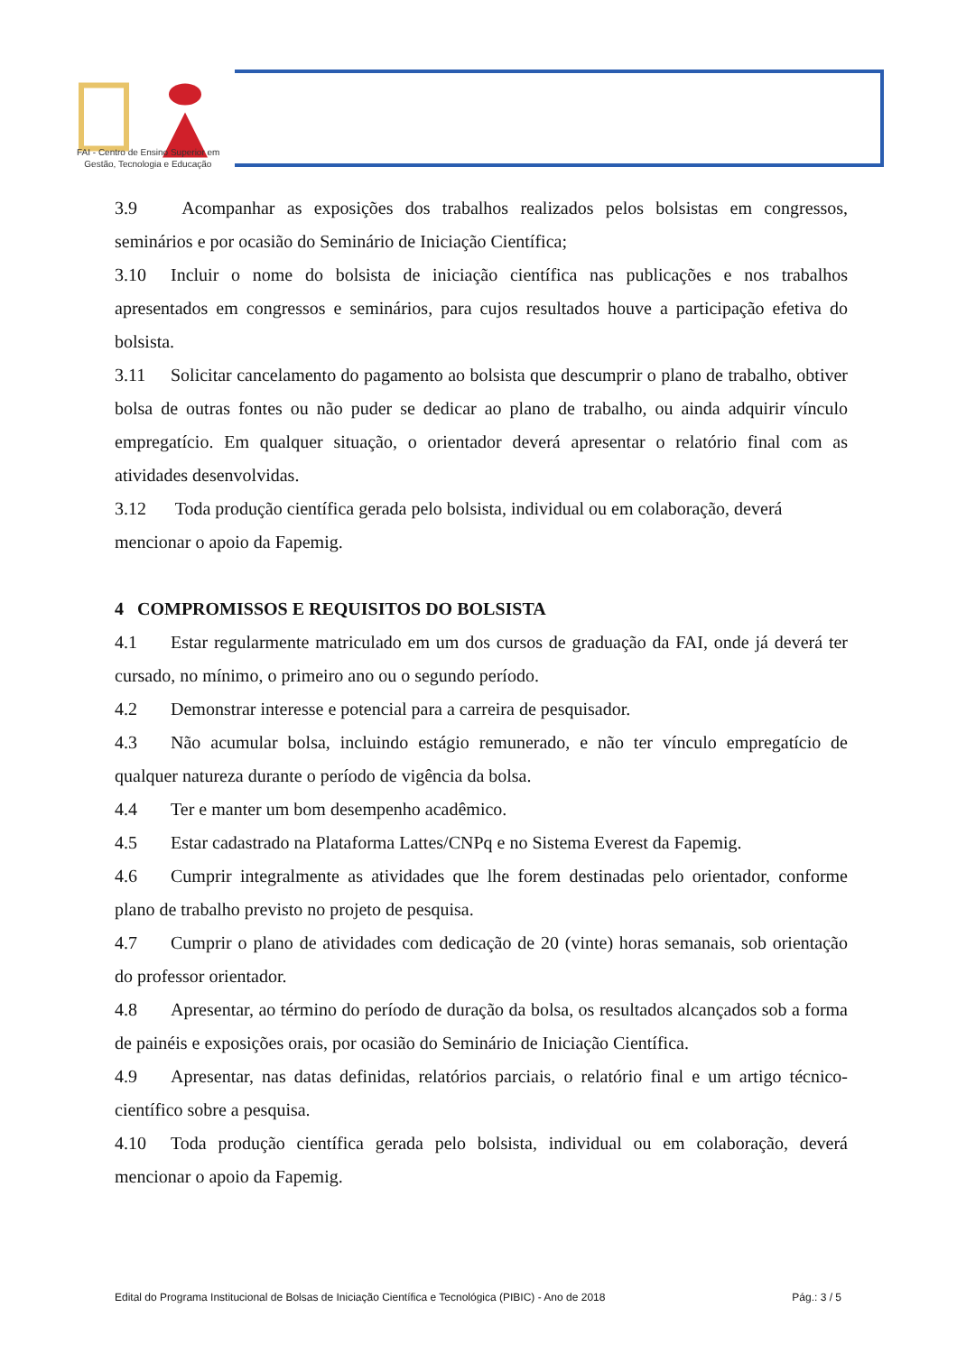FAI - Centro de Ensino Superior em
Gestão, Tecnologia e Educação
3.9 Acompanhar as exposições dos trabalhos realizados pelos bolsistas em congressos, seminários e por ocasião do Seminário de Iniciação Científica;
3.10 Incluir o nome do bolsista de iniciação científica nas publicações e nos trabalhos apresentados em congressos e seminários, para cujos resultados houve a participação efetiva do bolsista.
3.11 Solicitar cancelamento do pagamento ao bolsista que descumprir o plano de trabalho, obtiver bolsa de outras fontes ou não puder se dedicar ao plano de trabalho, ou ainda adquirir vínculo empregatício. Em qualquer situação, o orientador deverá apresentar o relatório final com as atividades desenvolvidas.
3.12 Toda produção científica gerada pelo bolsista, individual ou em colaboração, deverá mencionar o apoio da Fapemig.
4 COMPROMISSOS E REQUISITOS DO BOLSISTA
4.1 Estar regularmente matriculado em um dos cursos de graduação da FAI, onde já deverá ter cursado, no mínimo, o primeiro ano ou o segundo período.
4.2 Demonstrar interesse e potencial para a carreira de pesquisador.
4.3 Não acumular bolsa, incluindo estágio remunerado, e não ter vínculo empregatício de qualquer natureza durante o período de vigência da bolsa.
4.4 Ter e manter um bom desempenho acadêmico.
4.5 Estar cadastrado na Plataforma Lattes/CNPq e no Sistema Everest da Fapemig.
4.6 Cumprir integralmente as atividades que lhe forem destinadas pelo orientador, conforme plano de trabalho previsto no projeto de pesquisa.
4.7 Cumprir o plano de atividades com dedicação de 20 (vinte) horas semanais, sob orientação do professor orientador.
4.8 Apresentar, ao término do período de duração da bolsa, os resultados alcançados sob a forma de painéis e exposições orais, por ocasião do Seminário de Iniciação Científica.
4.9 Apresentar, nas datas definidas, relatórios parciais, o relatório final e um artigo técnico-científico sobre a pesquisa.
4.10 Toda produção científica gerada pelo bolsista, individual ou em colaboração, deverá mencionar o apoio da Fapemig.
Edital do Programa Institucional de Bolsas de Iniciação Científica e Tecnológica (PIBIC) - Ano de 2018 Pág.: 3 / 5